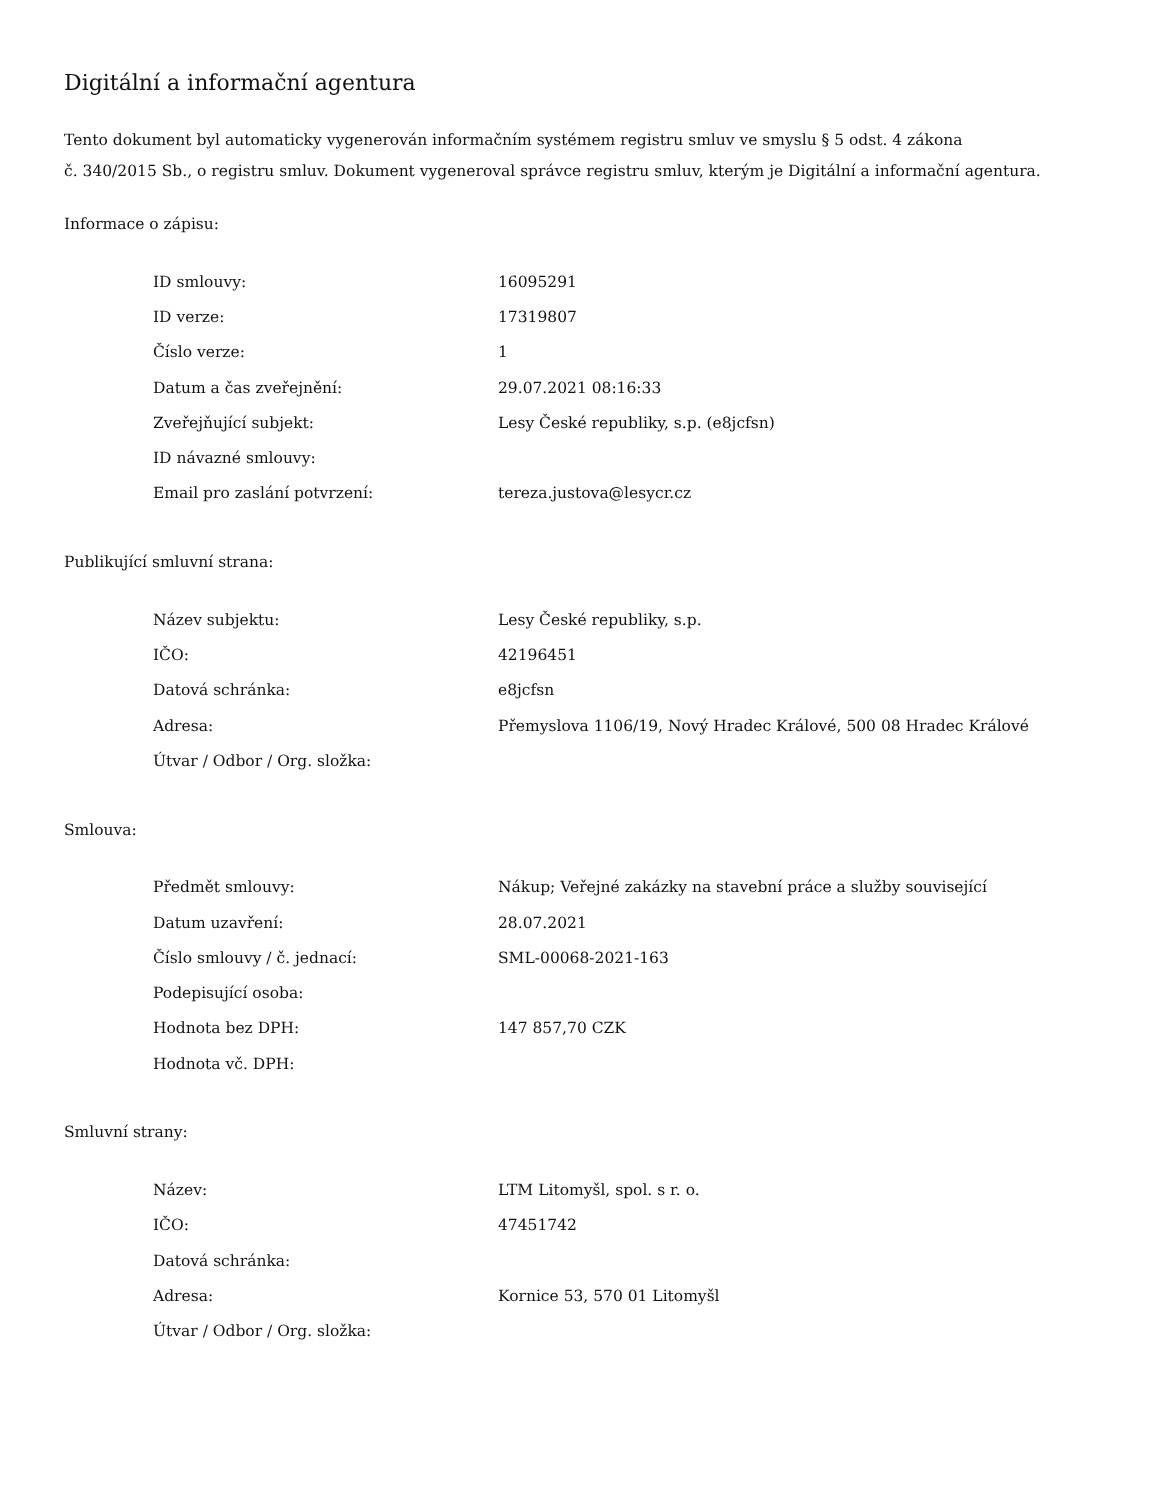Digitální a informační agentura
Tento dokument byl automaticky vygenerován informačním systémem registru smluv ve smyslu § 5 odst. 4 zákona
č. 340/2015 Sb., o registru smluv. Dokument vygeneroval správce registru smluv, kterým je Digitální a informační agentura.
Informace o zápisu:
| ID smlouvy: | 16095291 |
| ID verze: | 17319807 |
| Číslo verze: | 1 |
| Datum a čas zveřejnění: | 29.07.2021 08:16:33 |
| Zveřejňující subjekt: | Lesy České republiky, s.p. (e8jcfsn) |
| ID návazné smlouvy: | |
| Email pro zaslání potvrzení: | tereza.justova@lesycr.cz |
Publikující smluvní strana:
| Název subjektu: | Lesy České republiky, s.p. |
| IČO: | 42196451 |
| Datová schránka: | e8jcfsn |
| Adresa: | Přemyslova 1106/19, Nový Hradec Králové, 500 08 Hradec Králové |
| Útvar / Odbor / Org. složka: | |
Smlouva:
| Předmět smlouvy: | Nákup; Veřejné zakázky na stavební práce a služby související |
| Datum uzavření: | 28.07.2021 |
| Číslo smlouvy / č. jednací: | SML-00068-2021-163 |
| Podepisující osoba: | |
| Hodnota bez DPH: | 147 857,70 CZK |
| Hodnota vč. DPH: | |
Smluvní strany:
| Název: | LTM Litomyšl, spol. s r. o. |
| IČO: | 47451742 |
| Datová schránka: | |
| Adresa: | Kornice 53, 570 01 Litomyšl |
| Útvar / Odbor / Org. složka: | |